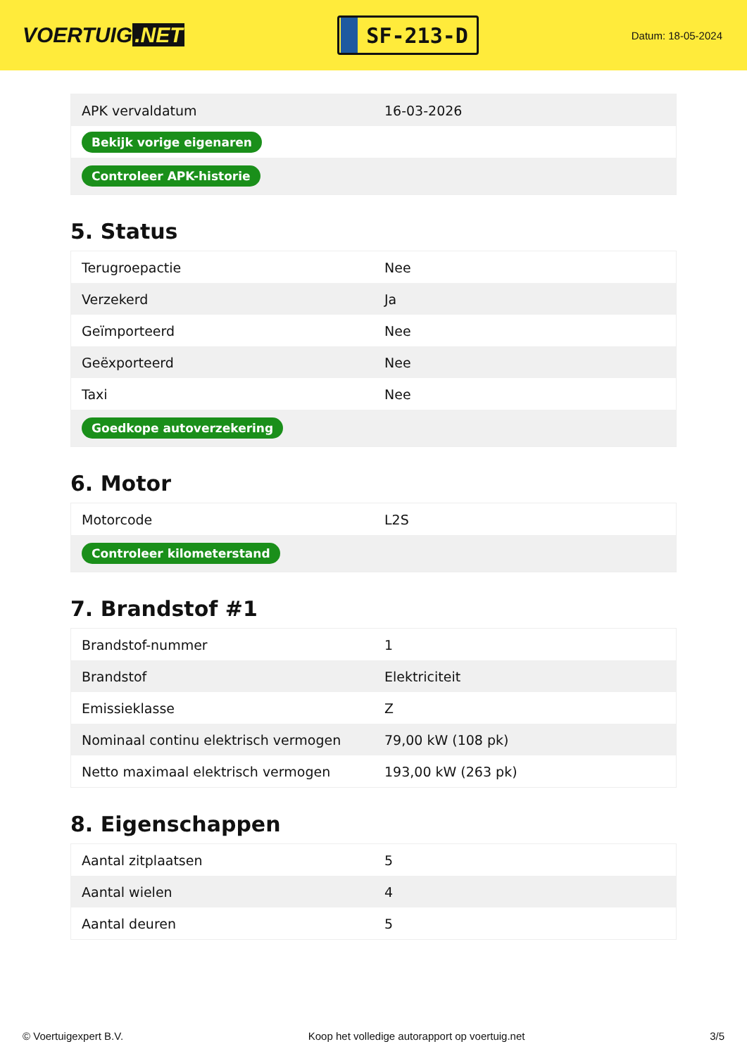VOERTUIG.NET
SF-213-D
Datum: 18-05-2024
| APK vervaldatum | 16-03-2026 |
| Bekijk vorige eigenaren | |
| Controleer APK-historie | |
5. Status
| Terugroepactie | Nee |
| Verzekerd | Ja |
| Geïmporteerd | Nee |
| Geëxporteerd | Nee |
| Taxi | Nee |
| Goedkope autoverzekering | |
6. Motor
| Motorcode | L2S |
| Controleer kilometerstand | |
7. Brandstof #1
| Brandstof-nummer | 1 |
| Brandstof | Elektriciteit |
| Emissieklasse | Z |
| Nominaal continu elektrisch vermogen | 79,00 kW (108 pk) |
| Netto maximaal elektrisch vermogen | 193,00 kW (263 pk) |
8. Eigenschappen
| Aantal zitplaatsen | 5 |
| Aantal wielen | 4 |
| Aantal deuren | 5 |
© Voertuigexpert B.V. Koop het volledige autorapport op voertuig.net 3/5